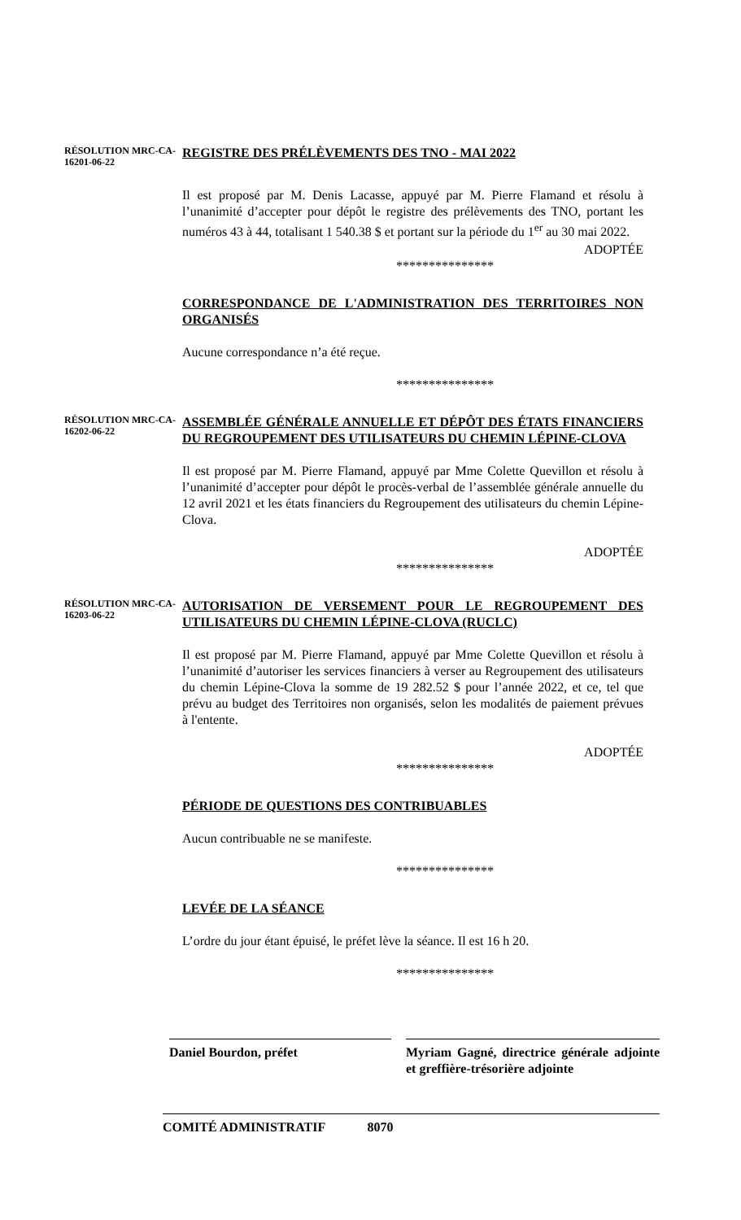RÉSOLUTION MRC-CA- 16201-06-22
REGISTRE DES PRÉLÈVEMENTS DES TNO - MAI 2022
Il est proposé par M. Denis Lacasse, appuyé par M. Pierre Flamand et résolu à l’unanimité d’accepter pour dépôt le registre des prélèvements des TNO, portant les numéros 43 à 44, totalisant 1 540.38 $ et portant sur la période du 1<sup>er</sup> au 30 mai 2022.
ADOPTÉE
***************
CORRESPONDANCE DE L'ADMINISTRATION DES TERRITOIRES NON ORGANISÉS
Aucune correspondance n’a été reçue.
***************
RÉSOLUTION MRC-CA- 16202-06-22
ASSEMBLÉE GÉNÉRALE ANNUELLE ET DÉPÔT DES ÉTATS FINANCIERS DU REGROUPEMENT DES UTILISATEURS DU CHEMIN LÉPINE-CLOVA
Il est proposé par M. Pierre Flamand, appuyé par Mme Colette Quevillon et résolu à l’unanimité d’accepter pour dépôt le procès-verbal de l’assemblée générale annuelle du 12 avril 2021 et les états financiers du Regroupement des utilisateurs du chemin Lépine-Clova.
ADOPTÉE
***************
RÉSOLUTION MRC-CA- 16203-06-22
AUTORISATION DE VERSEMENT POUR LE REGROUPEMENT DES UTILISATEURS DU CHEMIN LÉPINE-CLOVA (RUCLC)
Il est proposé par M. Pierre Flamand, appuyé par Mme Colette Quevillon et résolu à l’unanimité d’autoriser les services financiers à verser au Regroupement des utilisateurs du chemin Lépine-Clova la somme de 19 282.52 $ pour l’année 2022, et ce, tel que prévu au budget des Territoires non organisés, selon les modalités de paiement prévues à l'entente.
ADOPTÉE
***************
PÉRIODE DE QUESTIONS DES CONTRIBUABLES
Aucun contribuable ne se manifeste.
***************
LEVÉE DE LA SÉANCE
L’ordre du jour étant épuisé, le préfet lève la séance. Il est 16 h 20.
***************
Daniel Bourdon, préfet Myriam Gagné, directrice générale adjointe et greffière-trésorière adjointe
COMITÉ ADMINISTRATIF 8070